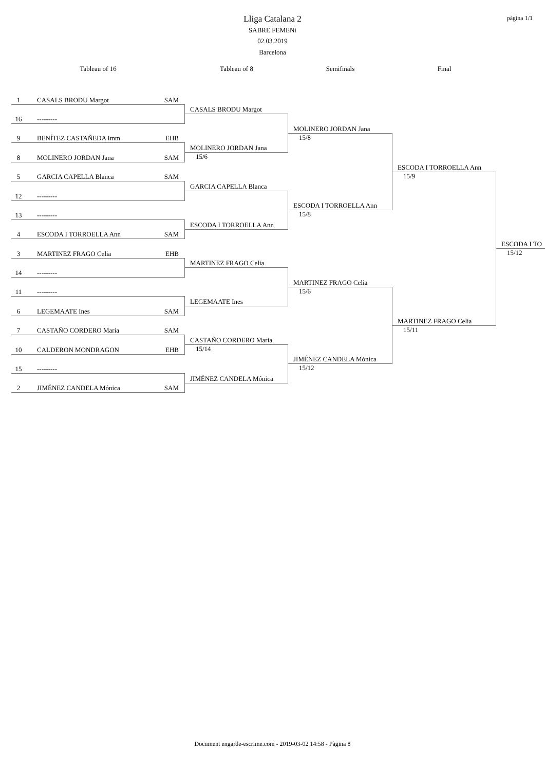pàgina 1/1
Lliga Catalana 2
SABRE FEMENí
02.03.2019
Barcelona
Tableau of 16
Tableau of 8
Semifinals
Final
1 CASALS BRODU Margot SAM
CASALS BRODU Margot
16 ---------
MOLINERO JORDAN Jana
9 BENÍTEZ CASTAÑEDA Imm EHB
15/8
MOLINERO JORDAN Jana
8 MOLINERO JORDAN Jana SAM
15/6
ESCODA I TORROELLA Ann
5 GARCIA CAPELLA Blanca SAM
15/9
GARCIA CAPELLA Blanca
12 ---------
ESCODA I TORROELLA Ann
13 ---------
15/8
ESCODA I TORROELLA Ann
4 ESCODA I TORROELLA Ann SAM
ESCODA I TO
3 MARTINEZ FRAGO Celia EHB
15/12
MARTINEZ FRAGO Celia
14 ---------
MARTINEZ FRAGO Celia
11 ---------
15/6
LEGEMAATE Ines
6 LEGEMAATE Ines SAM
MARTINEZ FRAGO Celia
7 CASTAÑO CORDERO Maria SAM
15/11
CASTAÑO CORDERO Maria
10 CALDERON MONDRAGON EHB
15/14
JIMÉNEZ CANDELA Mónica
15 ---------
15/12
JIMÉNEZ CANDELA Mónica
2 JIMÉNEZ CANDELA Mónica SAM
Document engarde-escrime.com - 2019-03-02 14:58 - Pàgina 8